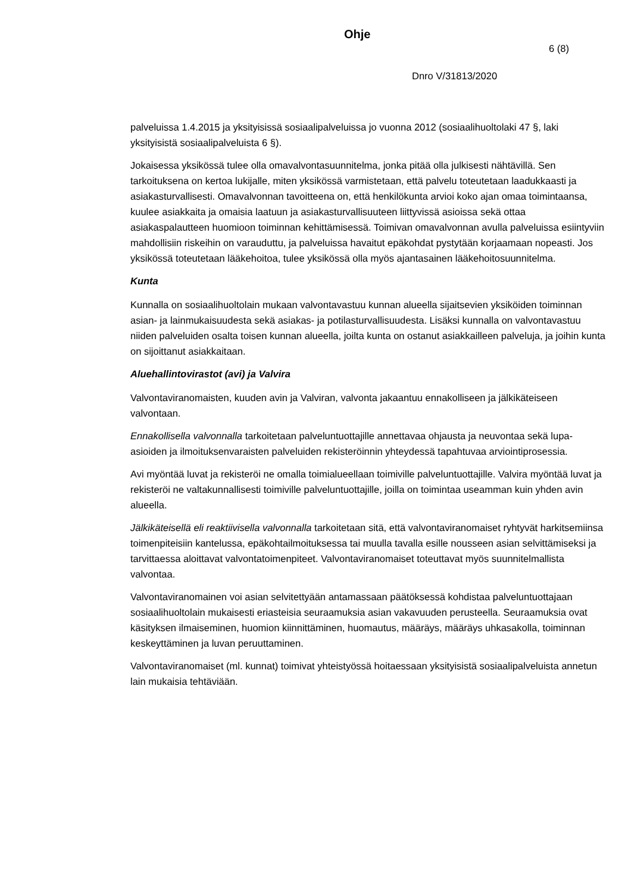Ohje
6 (8)
Dnro V/31813/2020
palveluissa 1.4.2015 ja yksityisissä sosiaalipalveluissa jo vuonna 2012 (sosiaalihuoltolaki 47 §, laki yksityisistä sosiaalipalveluista 6 §).
Jokaisessa yksikössä tulee olla omavalvontasuunnitelma, jonka pitää olla julkisesti nähtävillä. Sen tarkoituksena on kertoa lukijalle, miten yksikössä varmistetaan, että palvelu toteutetaan laadukkaasti ja asiakasturvallisesti. Omavalvonnan tavoitteena on, että henkilökunta arvioi koko ajan omaa toimintaansa, kuulee asiakkaita ja omaisia laatuun ja asiakasturvallisuuteen liittyvissä asioissa sekä ottaa asiakaspalautteen huomioon toiminnan kehittämisessä. Toimivan omavalvonnan avulla palveluissa esiintyviin mahdollisiin riskeihin on varauduttu, ja palveluissa havaitut epäkohdat pystytään korjaamaan nopeasti. Jos yksikössä toteutetaan lääkehoitoa, tulee yksikössä olla myös ajantasainen lääkehoitosuunnitelma.
Kunta
Kunnalla on sosiaalihuoltolain mukaan valvontavastuu kunnan alueella sijaitsevien yksiköiden toiminnan asian- ja lainmukaisuudesta sekä asiakas- ja potilasturvallisuudesta. Lisäksi kunnalla on valvontavastuu niiden palveluiden osalta toisen kunnan alueella, joilta kunta on ostanut asiakkailleen palveluja, ja joihin kunta on sijoittanut asiakkaitaan.
Aluehallintovirastot (avi) ja Valvira
Valvontaviranomaisten, kuuden avin ja Valviran, valvonta jakaantuu ennakolliseen ja jälkikäteiseen valvontaan.
Ennakollisella valvonnalla tarkoitetaan palveluntuottajille annettavaa ohjausta ja neuvontaa sekä lupa-asioiden ja ilmoituksenvaraisten palveluiden rekisteröinnin yhteydessä tapahtuvaa arviointiprosessia.
Avi myöntää luvat ja rekisteröi ne omalla toimialueellaan toimiville palveluntuottajille. Valvira myöntää luvat ja rekisteröi ne valtakunnallisesti toimiville palveluntuottajille, joilla on toimintaa useamman kuin yhden avin alueella.
Jälkikäteisellä eli reaktiivisella valvonnalla tarkoitetaan sitä, että valvontaviranomaiset ryhtyvät harkitsemiinsa toimenpiteisiin kantelussa, epäkohtailmoituksessa tai muulla tavalla esille nousseen asian selvittämiseksi ja tarvittaessa aloittavat valvontatoimenpiteet. Valvontaviranomaiset toteuttavat myös suunnitelmallista valvontaa.
Valvontaviranomainen voi asian selvitettyään antamassaan päätöksessä kohdistaa palveluntuottajaan sosiaalihuoltolain mukaisesti eriasteisia seuraamuksia asian vakavuuden perusteella. Seuraamuksia ovat käsityksen ilmaiseminen, huomion kiinnittäminen, huomautus, määräys, määräys uhkasakolla, toiminnan keskeyttäminen ja luvan peruuttaminen.
Valvontaviranomaiset (ml. kunnat) toimivat yhteistyössä hoitaessaan yksityisistä sosiaalipalveluista annetun lain mukaisia tehtäviään.